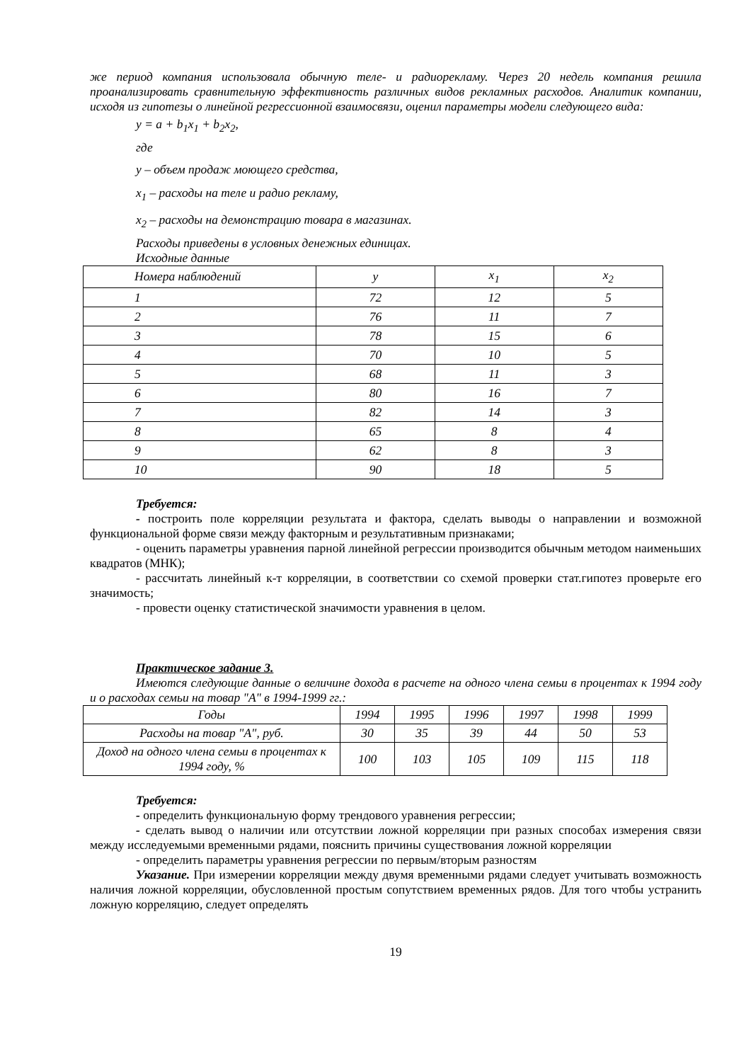же период компания использовала обычную теле- и радиорекламу. Через 20 недель компания решила проанализировать сравнительную эффективность различных видов рекламных расходов. Аналитик компании, исходя из гипотезы о линейной регрессионной взаимосвязи, оценил параметры модели следующего вида:
y = a + b<sub>1</sub>x<sub>1</sub> + b<sub>2</sub>x<sub>2</sub>,
где
y – объем продаж моющего средства,
x<sub>1</sub> – расходы на теле и радио рекламу,
x<sub>2</sub> – расходы на демонстрацию товара в магазинах.
Расходы приведены в условных денежных единицах.
Исходные данные
| Номера наблюдений | y | x<sub>1</sub> | x<sub>2</sub> |
| 1 | 72 | 12 | 5 |
| 2 | 76 | 11 | 7 |
| 3 | 78 | 15 | 6 |
| 4 | 70 | 10 | 5 |
| 5 | 68 | 11 | 3 |
| 6 | 80 | 16 | 7 |
| 7 | 82 | 14 | 3 |
| 8 | 65 | 8 | 4 |
| 9 | 62 | 8 | 3 |
| 10 | 90 | 18 | 5 |
Требуется:
- построить поле корреляции результата и фактора, сделать выводы о направлении и возможной функциональной форме связи между факторным и результативным признаками;
- оценить параметры уравнения парной линейной регрессии производится обычным методом наименьших квадратов (МНК);
- рассчитать линейный к-т корреляции, в соответствии со схемой проверки стат.гипотез проверьте его значимость;
- провести оценку статистической значимости уравнения в целом.
Практическое задание 3.
Имеются следующие данные о величине дохода в расчете на одного члена семьи в процентах к 1994 году и о расходах семьи на товар "А" в 1994-1999 гг.:
| Годы | 1994 | 1995 | 1996 | 1997 | 1998 | 1999 |
| Расходы на товар "А", руб. | 30 | 35 | 39 | 44 | 50 | 53 |
| Доход на одного члена семьи в процентах к 1994 году, % | 100 | 103 | 105 | 109 | 115 | 118 |
Требуется:
- определить функциональную форму трендового уравнения регрессии;
- сделать вывод о наличии или отсутствии ложной корреляции при разных способах измерения связи между исследуемыми временными рядами, пояснить причины существования ложной корреляции
- определить параметры уравнения регрессии по первым/вторым разностям
Указание. При измерении корреляции между двумя временными рядами следует учитывать возможность наличия ложной корреляции, обусловленной простым сопутствием временных рядов. Для того чтобы устранить ложную корреляцию, следует определять
19